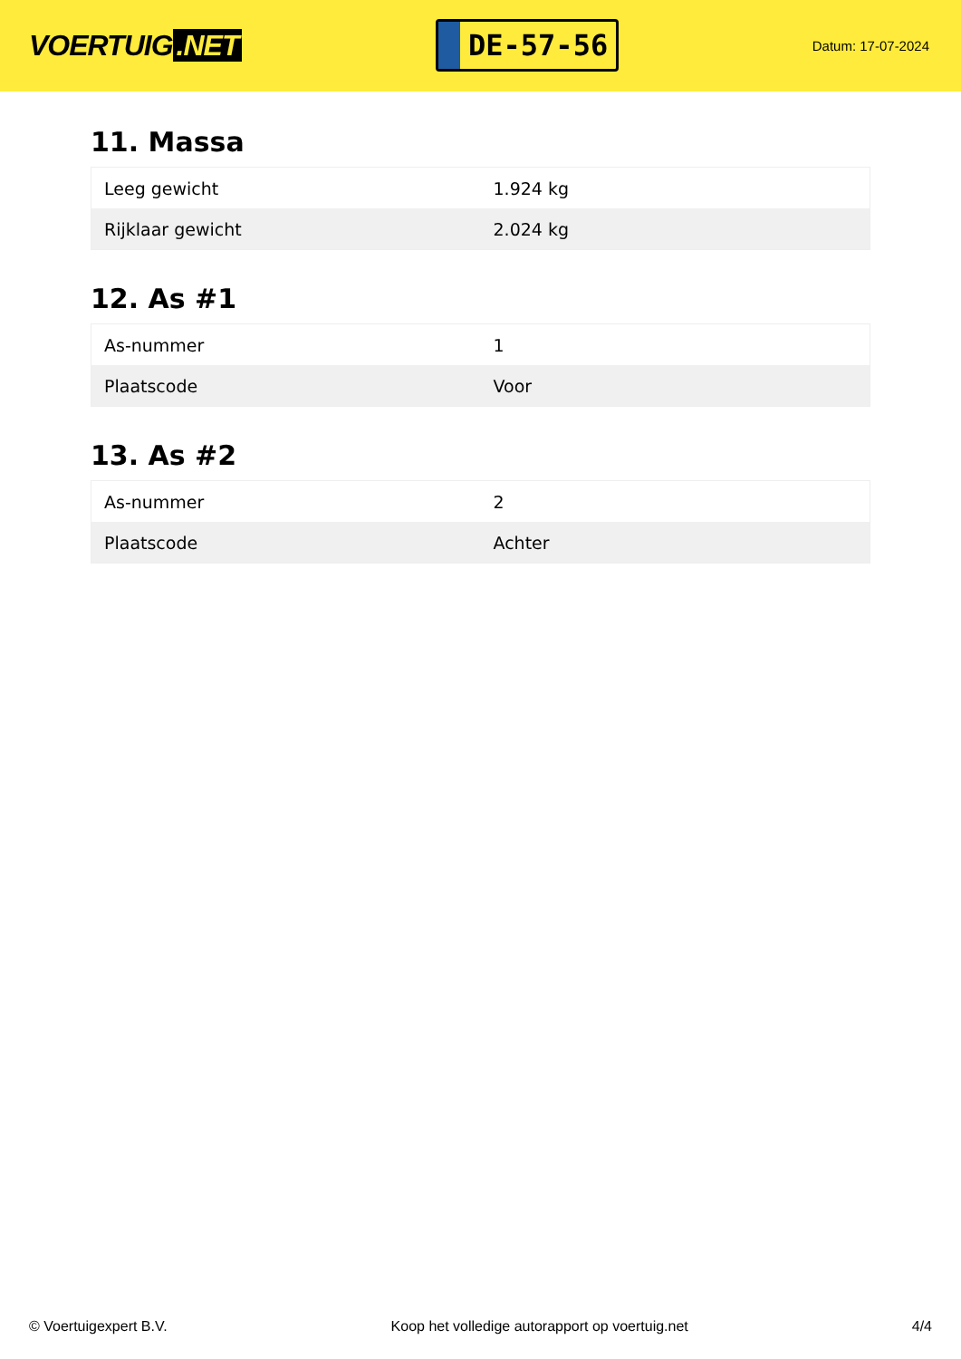VOERTUIG.NET
DE-57-56
Datum: 17-07-2024
11. Massa
| Leeg gewicht | 1.924 kg |
| Rijklaar gewicht | 2.024 kg |
12. As #1
| As-nummer | 1 |
| Plaatscode | Voor |
13. As #2
| As-nummer | 2 |
| Plaatscode | Achter |
© Voertuigexpert B.V. Koop het volledige autorapport op voertuig.net 4/4